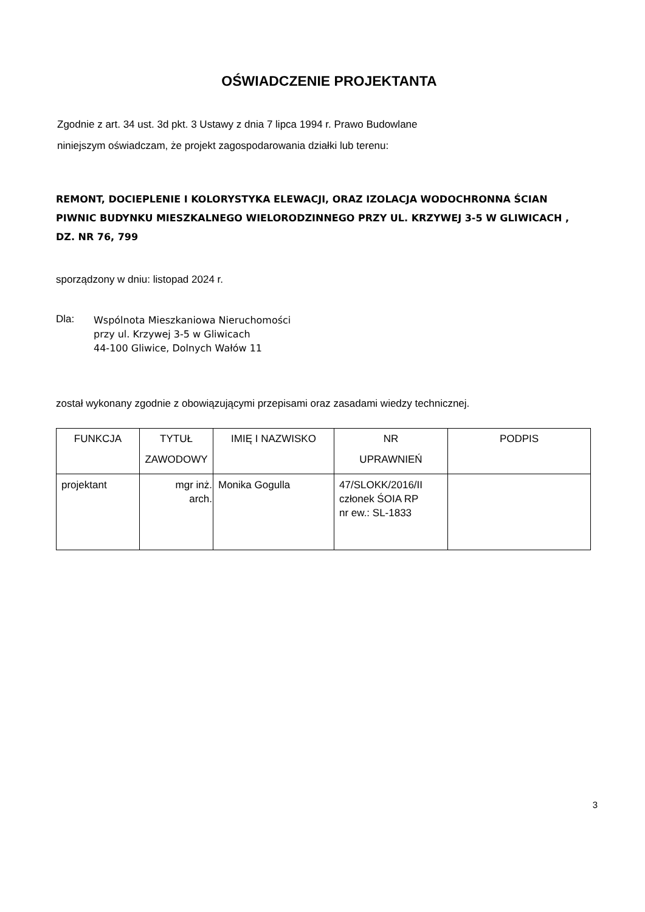OŚWIADCZENIE PROJEKTANTA
Zgodnie z art. 34 ust. 3d pkt. 3 Ustawy z dnia 7 lipca 1994 r. Prawo Budowlane
niniejszym oświadczam, że projekt zagospodarowania działki lub terenu:
REMONT, DOCIEPLENIE I KOLORYSTYKA ELEWACJI, ORAZ IZOLACJA WODOCHRONNA ŚCIAN PIWNIC BUDYNKU MIESZKALNEGO WIELORODZINNEGO PRZY UL. KRZYWEJ 3-5 W GLIWICACH , DZ. NR 76, 799
sporządzony w dniu: listopad 2024 r.
Dla:
Wspólnota Mieszkaniowa Nieruchomości
przy ul. Krzywej 3-5 w Gliwicach
44-100 Gliwice, Dolnych Wałów 11
został wykonany zgodnie z obowiązującymi przepisami oraz zasadami wiedzy technicznej.
| FUNKCJA | TYTUŁ ZAWODOWY | IMIĘ I NAZWISKO | NR UPRAWNIEŃ | PODPIS |
| --- | --- | --- | --- | --- |
| projektant | mgr inż. arch. | Monika Gogulla | 47/SLOKK/2016/II członek ŚOIA RP nr ew.: SL-1833 | |
3